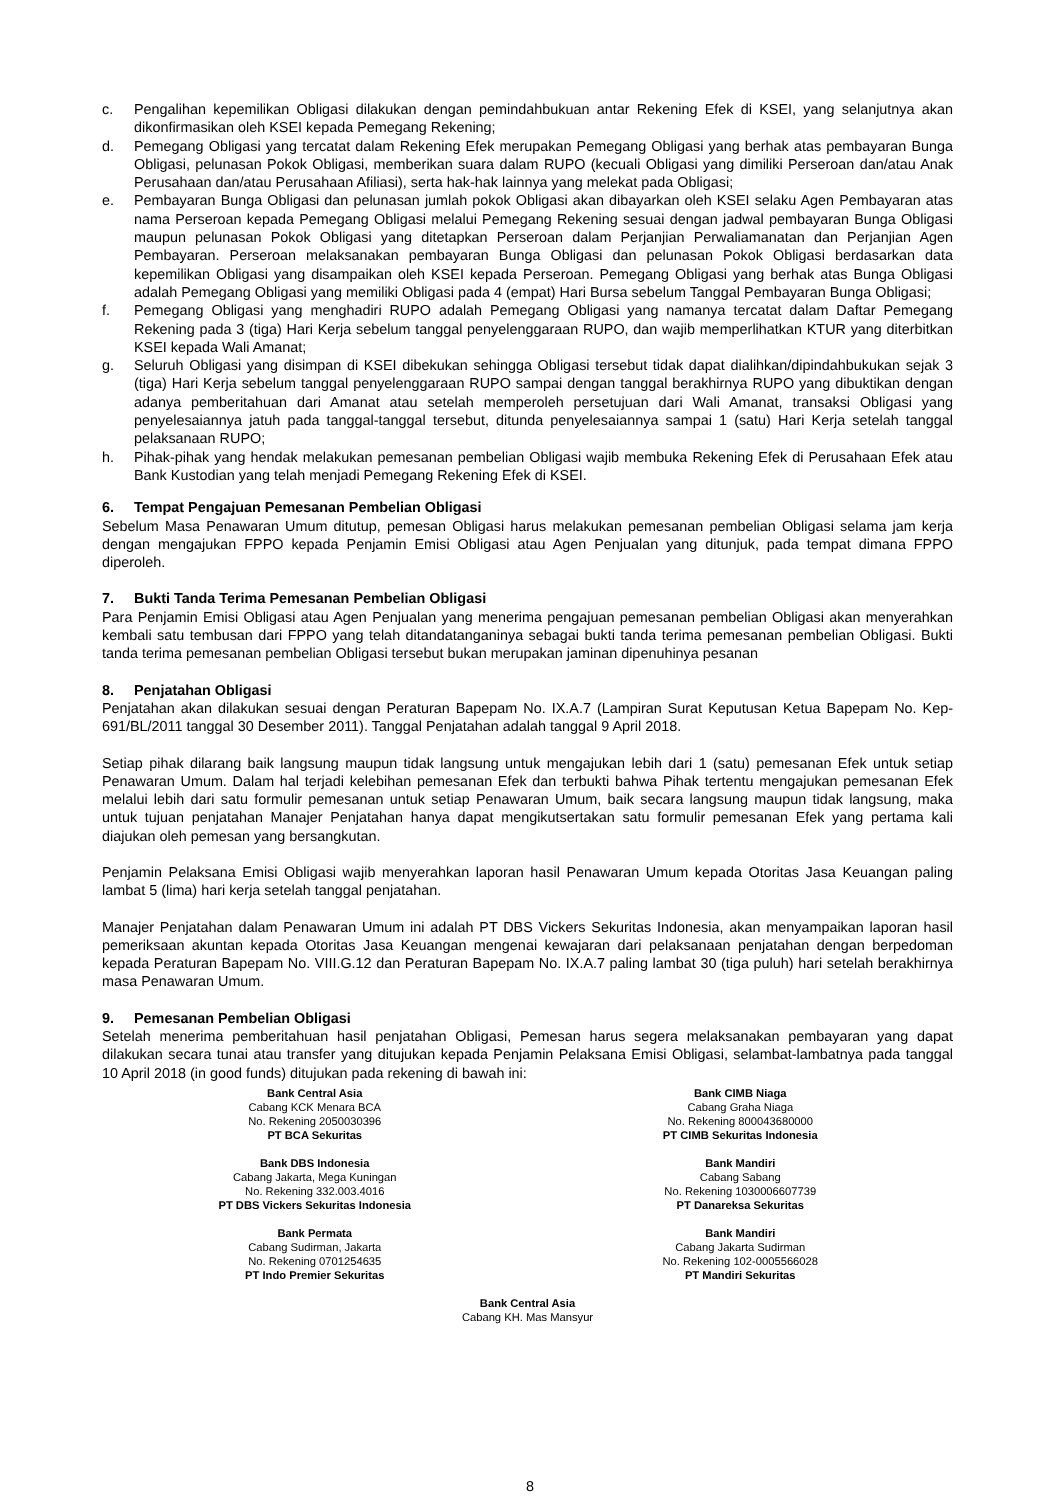c. Pengalihan kepemilikan Obligasi dilakukan dengan pemindahbukuan antar Rekening Efek di KSEI, yang selanjutnya akan dikonfirmasikan oleh KSEI kepada Pemegang Rekening;
d. Pemegang Obligasi yang tercatat dalam Rekening Efek merupakan Pemegang Obligasi yang berhak atas pembayaran Bunga Obligasi, pelunasan Pokok Obligasi, memberikan suara dalam RUPO (kecuali Obligasi yang dimiliki Perseroan dan/atau Anak Perusahaan dan/atau Perusahaan Afiliasi), serta hak-hak lainnya yang melekat pada Obligasi;
e. Pembayaran Bunga Obligasi dan pelunasan jumlah pokok Obligasi akan dibayarkan oleh KSEI selaku Agen Pembayaran atas nama Perseroan kepada Pemegang Obligasi melalui Pemegang Rekening sesuai dengan jadwal pembayaran Bunga Obligasi maupun pelunasan Pokok Obligasi yang ditetapkan Perseroan dalam Perjanjian Perwaliamanatan dan Perjanjian Agen Pembayaran. Perseroan melaksanakan pembayaran Bunga Obligasi dan pelunasan Pokok Obligasi berdasarkan data kepemilikan Obligasi yang disampaikan oleh KSEI kepada Perseroan. Pemegang Obligasi yang berhak atas Bunga Obligasi adalah Pemegang Obligasi yang memiliki Obligasi pada 4 (empat) Hari Bursa sebelum Tanggal Pembayaran Bunga Obligasi;
f. Pemegang Obligasi yang menghadiri RUPO adalah Pemegang Obligasi yang namanya tercatat dalam Daftar Pemegang Rekening pada 3 (tiga) Hari Kerja sebelum tanggal penyelenggaraan RUPO, dan wajib memperlihatkan KTUR yang diterbitkan KSEI kepada Wali Amanat;
g. Seluruh Obligasi yang disimpan di KSEI dibekukan sehingga Obligasi tersebut tidak dapat dialihkan/dipindahbukukan sejak 3 (tiga) Hari Kerja sebelum tanggal penyelenggaraan RUPO sampai dengan tanggal berakhirnya RUPO yang dibuktikan dengan adanya pemberitahuan dari Amanat atau setelah memperoleh persetujuan dari Wali Amanat, transaksi Obligasi yang penyelesaiannya jatuh pada tanggal-tanggal tersebut, ditunda penyelesaiannya sampai 1 (satu) Hari Kerja setelah tanggal pelaksanaan RUPO;
h. Pihak-pihak yang hendak melakukan pemesanan pembelian Obligasi wajib membuka Rekening Efek di Perusahaan Efek atau Bank Kustodian yang telah menjadi Pemegang Rekening Efek di KSEI.
6. Tempat Pengajuan Pemesanan Pembelian Obligasi
Sebelum Masa Penawaran Umum ditutup, pemesan Obligasi harus melakukan pemesanan pembelian Obligasi selama jam kerja dengan mengajukan FPPO kepada Penjamin Emisi Obligasi atau Agen Penjualan yang ditunjuk, pada tempat dimana FPPO diperoleh.
7. Bukti Tanda Terima Pemesanan Pembelian Obligasi
Para Penjamin Emisi Obligasi atau Agen Penjualan yang menerima pengajuan pemesanan pembelian Obligasi akan menyerahkan kembali satu tembusan dari FPPO yang telah ditandatanganinya sebagai bukti tanda terima pemesanan pembelian Obligasi. Bukti tanda terima pemesanan pembelian Obligasi tersebut bukan merupakan jaminan dipenuhinya pesanan
8. Penjatahan Obligasi
Penjatahan akan dilakukan sesuai dengan Peraturan Bapepam No. IX.A.7 (Lampiran Surat Keputusan Ketua Bapepam No. Kep-691/BL/2011 tanggal 30 Desember 2011). Tanggal Penjatahan adalah tanggal 9 April 2018.
Setiap pihak dilarang baik langsung maupun tidak langsung untuk mengajukan lebih dari 1 (satu) pemesanan Efek untuk setiap Penawaran Umum. Dalam hal terjadi kelebihan pemesanan Efek dan terbukti bahwa Pihak tertentu mengajukan pemesanan Efek melalui lebih dari satu formulir pemesanan untuk setiap Penawaran Umum, baik secara langsung maupun tidak langsung, maka untuk tujuan penjatahan Manajer Penjatahan hanya dapat mengikutsertakan satu formulir pemesanan Efek yang pertama kali diajukan oleh pemesan yang bersangkutan.
Penjamin Pelaksana Emisi Obligasi wajib menyerahkan laporan hasil Penawaran Umum kepada Otoritas Jasa Keuangan paling lambat 5 (lima) hari kerja setelah tanggal penjatahan.
Manajer Penjatahan dalam Penawaran Umum ini adalah PT DBS Vickers Sekuritas Indonesia, akan menyampaikan laporan hasil pemeriksaan akuntan kepada Otoritas Jasa Keuangan mengenai kewajaran dari pelaksanaan penjatahan dengan berpedoman kepada Peraturan Bapepam No. VIII.G.12 dan Peraturan Bapepam No. IX.A.7 paling lambat 30 (tiga puluh) hari setelah berakhirnya masa Penawaran Umum.
9. Pemesanan Pembelian Obligasi
Setelah menerima pemberitahuan hasil penjatahan Obligasi, Pemesan harus segera melaksanakan pembayaran yang dapat dilakukan secara tunai atau transfer yang ditujukan kepada Penjamin Pelaksana Emisi Obligasi, selambat-lambatnya pada tanggal 10 April 2018 (in good funds) ditujukan pada rekening di bawah ini:
Bank Central Asia
Cabang KCK Menara BCA
No. Rekening 2050030396
PT BCA Sekuritas
Bank CIMB Niaga
Cabang Graha Niaga
No. Rekening 800043680000
PT CIMB Sekuritas Indonesia
Bank DBS Indonesia
Cabang Jakarta, Mega Kuningan
No. Rekening 332.003.4016
PT DBS Vickers Sekuritas Indonesia
Bank Mandiri
Cabang Sabang
No. Rekening 1030006607739
PT Danareksa Sekuritas
Bank Permata
Cabang Sudirman, Jakarta
No. Rekening 0701254635
PT Indo Premier Sekuritas
Bank Mandiri
Cabang Jakarta Sudirman
No. Rekening 102-0005566028
PT Mandiri Sekuritas
Bank Central Asia
Cabang KH. Mas Mansyur
8